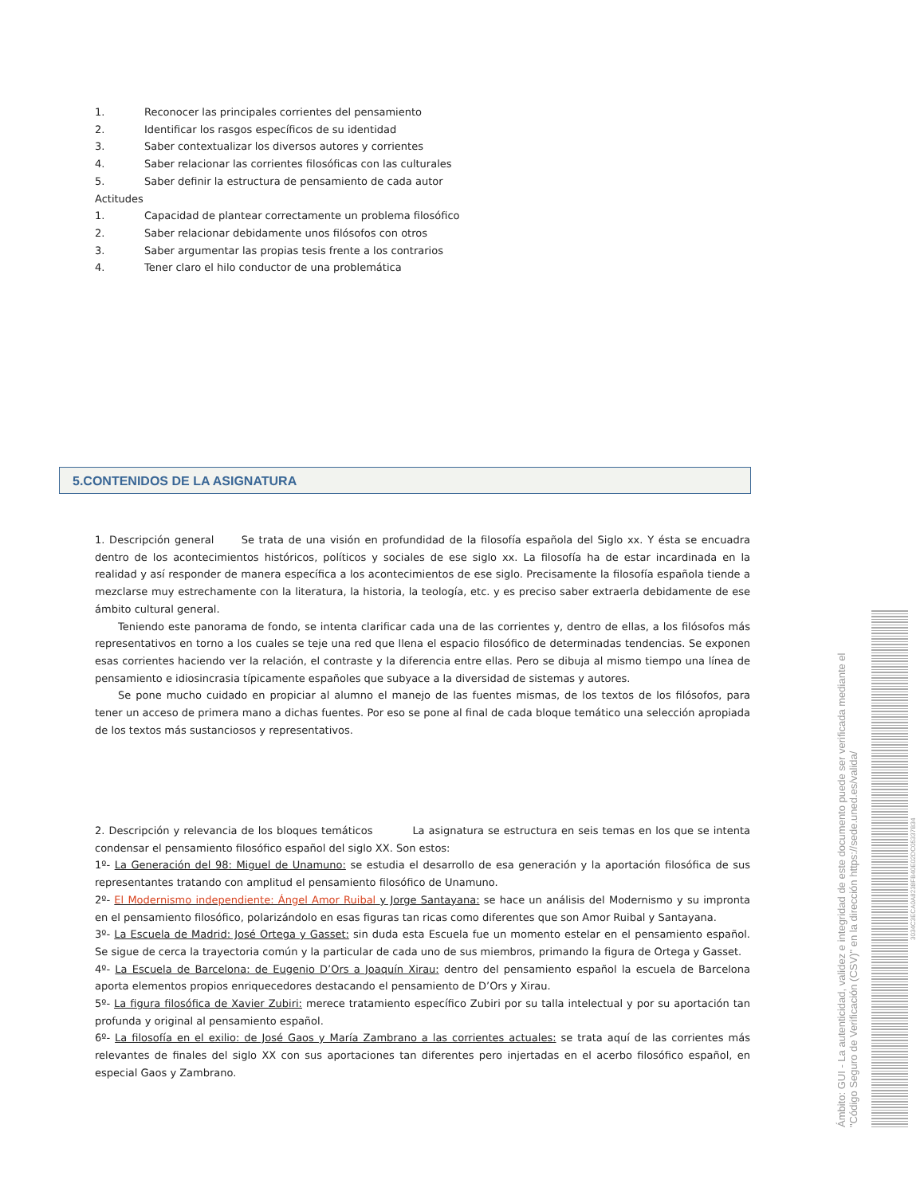1. Reconocer las principales corrientes del pensamiento
2. Identificar los rasgos específicos de su identidad
3. Saber contextualizar los diversos autores y corrientes
4. Saber relacionar las corrientes filosóficas con las culturales
5. Saber definir la estructura de pensamiento de cada autor
Actitudes
1. Capacidad de plantear correctamente un problema filosófico
2. Saber relacionar debidamente unos filósofos con otros
3. Saber argumentar las propias tesis frente a los contrarios
4. Tener claro el hilo conductor de una problemática
5.CONTENIDOS DE LA ASIGNATURA
1. Descripción general Se trata de una visión en profundidad de la filosofía española del Siglo xx. Y ésta se encuadra dentro de los acontecimientos históricos, políticos y sociales de ese siglo xx. La filosofía ha de estar incardinada en la realidad y así responder de manera específica a los acontecimientos de ese siglo. Precisamente la filosofía española tiende a mezclarse muy estrechamente con la literatura, la historia, la teología, etc. y es preciso saber extraerla debidamente de ese ámbito cultural general.
Teniendo este panorama de fondo, se intenta clarificar cada una de las corrientes y, dentro de ellas, a los filósofos más representativos en torno a los cuales se teje una red que llena el espacio filosófico de determinadas tendencias. Se exponen esas corrientes haciendo ver la relación, el contraste y la diferencia entre ellas. Pero se dibuja al mismo tiempo una línea de pensamiento e idiosincrasia típicamente españoles que subyace a la diversidad de sistemas y autores.
Se pone mucho cuidado en propiciar al alumno el manejo de las fuentes mismas, de los textos de los filósofos, para tener un acceso de primera mano a dichas fuentes. Por eso se pone al final de cada bloque temático una selección apropiada de los textos más sustanciosos y representativos.
2. Descripción y relevancia de los bloques temáticos La asignatura se estructura en seis temas en los que se intenta condensar el pensamiento filosófico español del siglo XX. Son estos:
1º- La Generación del 98: Miguel de Unamuno: se estudia el desarrollo de esa generación y la aportación filosófica de sus representantes tratando con amplitud el pensamiento filosófico de Unamuno.
2º- El Modernismo independiente: Ángel Amor Ruibal y Jorge Santayana: se hace un análisis del Modernismo y su impronta en el pensamiento filosófico, polarizándolo en esas figuras tan ricas como diferentes que son Amor Ruibal y Santayana.
3º- La Escuela de Madrid: José Ortega y Gasset: sin duda esta Escuela fue un momento estelar en el pensamiento español. Se sigue de cerca la trayectoria común y la particular de cada uno de sus miembros, primando la figura de Ortega y Gasset.
4º- La Escuela de Barcelona: de Eugenio D’Ors a Joaquín Xirau: dentro del pensamiento español la escuela de Barcelona aporta elementos propios enriquecedores destacando el pensamiento de D’Ors y Xirau.
5º- La figura filosófica de Xavier Zubiri: merece tratamiento específico Zubiri por su talla intelectual y por su aportación tan profunda y original al pensamiento español.
6º- La filosofía en el exilio: de José Gaos y María Zambrano a las corrientes actuales: se trata aquí de las corrientes más relevantes de finales del siglo XX con sus aportaciones tan diferentes pero injertadas en el acerbo filosófico español, en especial Gaos y Zambrano.
Ámbito: GUI - La autenticidad, validez e integridad de este documento puede ser verificada mediante el "Código Seguro de Verificación (CSV)" en la dirección https://sede.uned.es/valida/
3034C3ECA0A8238FB40E02DC05337B34